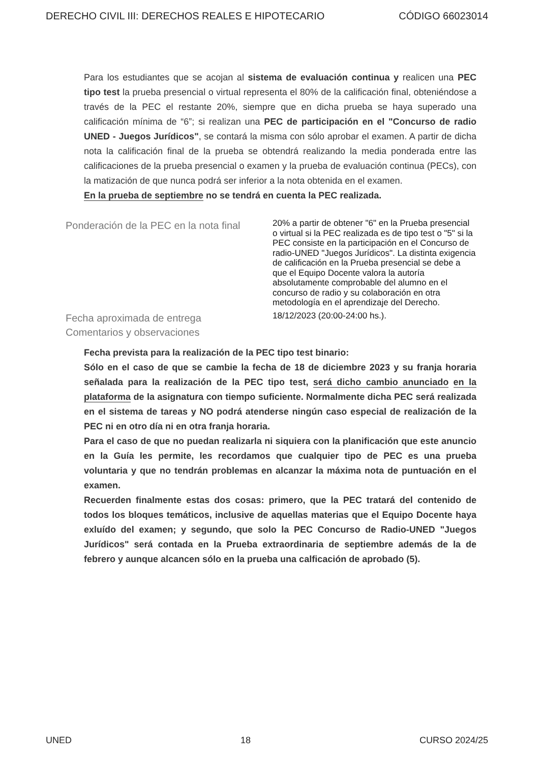DERECHO CIVIL III: DERECHOS REALES E HIPOTECARIO CÓDIGO 66023014
Para los estudiantes que se acojan al sistema de evaluación continua y realicen una PEC tipo test la prueba presencial o virtual representa el 80% de la calificación final, obteniéndose a través de la PEC el restante 20%, siempre que en dicha prueba se haya superado una calificación mínima de “6”; si realizan una PEC de participación en el "Concurso de radio UNED - Juegos Jurídicos", se contará la misma con sólo aprobar el examen. A partir de dicha nota la calificación final de la prueba se obtendrá realizando la media ponderada entre las calificaciones de la prueba presencial o examen y la prueba de evaluación continua (PECs), con la matización de que nunca podrá ser inferior a la nota obtenida en el examen.
En la prueba de septiembre no se tendrá en cuenta la PEC realizada.
Ponderación de la PEC en la nota final
20% a partir de obtener "6" en la Prueba presencial o virtual si la PEC realizada es de tipo test o "5" si la PEC consiste en la participación en el Concurso de radio-UNED "Juegos Jurídicos". La distinta exigencia de calificación en la Prueba presencial se debe a que el Equipo Docente valora la autoría absolutamente comprobable del alumno en el concurso de radio y su colaboración en otra metodología en el aprendizaje del Derecho.
Fecha aproximada de entrega
18/12/2023 (20:00-24:00 hs.).
Comentarios y observaciones
Fecha prevista para la realización de la PEC tipo test binario:
Sólo en el caso de que se cambie la fecha de 18 de diciembre 2023 y su franja horaria señalada para la realización de la PEC tipo test, será dicho cambio anunciado en la plataforma de la asignatura con tiempo suficiente. Normalmente dicha PEC será realizada en el sistema de tareas y NO podrá atenderse ningún caso especial de realización de la PEC ni en otro día ni en otra franja horaria.
Para el caso de que no puedan realizarla ni siquiera con la planificación que este anuncio en la Guía les permite, les recordamos que cualquier tipo de PEC es una prueba voluntaria y que no tendrán problemas en alcanzar la máxima nota de puntuación en el examen.
Recuerden finalmente estas dos cosas: primero, que la PEC tratará del contenido de todos los bloques temáticos, inclusive de aquellas materias que el Equipo Docente haya exluído del examen; y segundo, que solo la PEC Concurso de Radio-UNED "Juegos Jurídicos" será contada en la Prueba extraordinaria de septiembre además de la de febrero y aunque alcancen sólo en la prueba una calficación de aprobado (5).
UNED 18 CURSO 2024/25